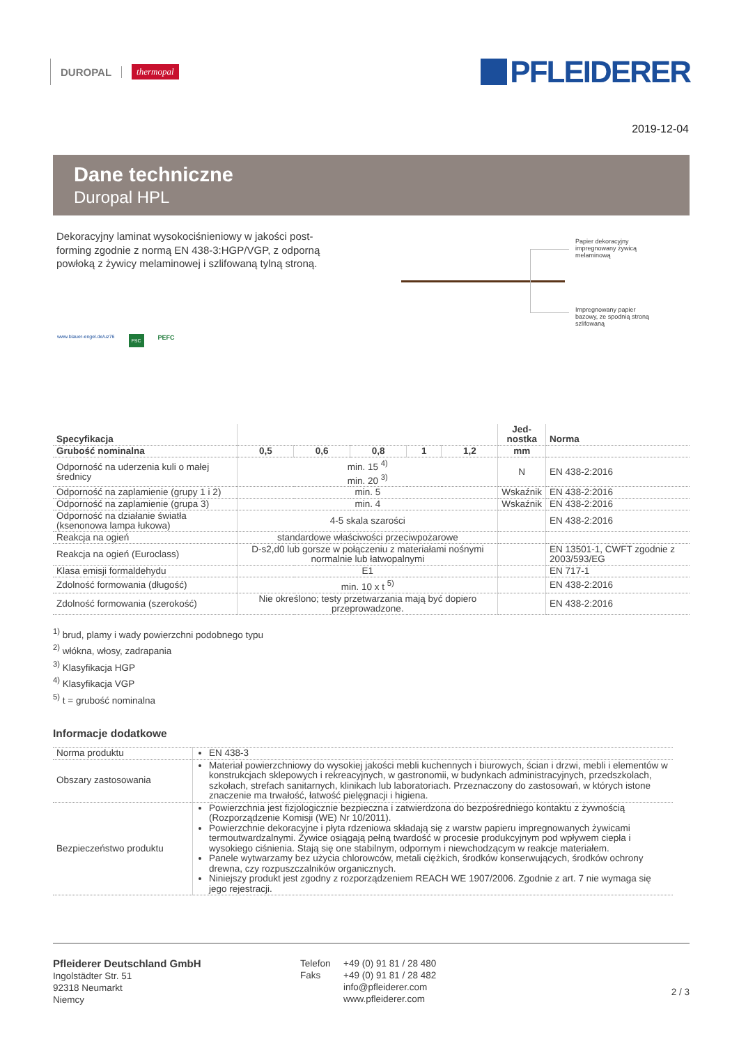DUROPAL thermopal
PFLEIDERER
2019-12-04
Dane techniczne
Duropal HPL
Dekoracyjny laminat wysokociśnieniowy w jakości post-forming zgodnie z normą EN 438-3:HGP/VGP, z odporną powłoką z żywicy melaminowej i szlifowaną tylną stroną.
Papier dekoracyjny impregnowany żywicą melaminową
Impregnowany papier bazowy, ze spodnią stroną szlifowaną
www.blauer-engel.de/uz76 FSC PEFC
| Specyfikacja | | | | | | Jed- nostka | Norma |
| --- | --- | --- | --- | --- | --- | --- | --- |
| Grubość nominalna | 0,5 | 0,6 | 0,8 | 1 | 1,2 | mm | |
| Odporność na uderzenia kuli o małej średnicy | min. 15 <sup>4)</sup> min. 20 <sup>3)</sup> | | | | | N | EN 438-2:2016 |
| Odporność na zaplamienie (grupy 1 i 2) | min. 5 | | | | | Wskaźnik | EN 438-2:2016 |
| Odporność na zaplamienie (grupa 3) | min. 4 | | | | | Wskaźnik | EN 438-2:2016 |
| Odporność na działanie światła (ksenonowa lampa łukowa) | 4-5 skala szarości | | | | | | EN 438-2:2016 |
| Reakcja na ogień | standardowe właściwości przeciwpożarowe | | | | | | |
| Reakcja na ogień (Euroclass) | D-s2,d0 lub gorsze w połączeniu z materiałami nośnymi normalnie lub łatwopalnymi | | | | | | EN 13501-1, CWFT zgodnie z 2003/593/EG |
| Klasa emisji formaldehydu | E1 | | | | | | EN 717-1 |
| Zdolność formowania (długość) | min. 10 x t <sup>5)</sup> | | | | | | EN 438-2:2016 |
| Zdolność formowania (szerokość) | Nie określono; testy przetwarzania mają być dopiero przeprowadzone. | | | | | | EN 438-2:2016 |
<sup>1)</sup> brud, plamy i wady powierzchni podobnego typu
<sup>2)</sup> włókna, włosy, zadrapania
<sup>3)</sup> Klasyfikacja HGP
<sup>4)</sup> Klasyfikacja VGP
<sup>5)</sup> t = grubość nominalna
Informacje dodatkowe
| Norma produktu | EN 438-3 |
| Obszary zastosowania | Materiał powierzchniowy do wysokiej jakości mebli kuchennych i biurowych, ścian i drzwi, mebli i elementów w konstrukcjach sklepowych i rekreacyjnych, w gastronomii, w budynkach administracyjnych, przedszkolach, szkołach, strefach sanitarnych, klinikach lub laboratoriach. Przeznaczony do zastosowań, w których istone znaczenie ma trwałość, łatwość pielęgnacji i higiena. |
| Bezpieczeństwo produktu | Powierzchnia jest fizjologicznie bezpieczna i zatwierdzona do bezpośredniego kontaktu z żywnością (Rozporządzenie Komisji (WE) Nr 10/2011). Powierzchnie dekoracyjne i płyta rdzeniowa składają się z warstw papieru impregnowanych żywicami termoutwardzalnymi. Żywice osiągają pełną twardość w procesie produkcyjnym pod wpływem ciepła i wysokiego ciśnienia. Stają się one stabilnym, odpornym i niewchodzącym w reakcje materiałem. Panele wytwarzamy bez użycia chlorowców, metali ciężkich, środków konserwujących, środków ochrony drewna, czy rozpuszczalników organicznych. Niniejszy produkt jest zgodny z rozporządzeniem REACH WE 1907/2006. Zgodnie z art. 7 nie wymaga się jego rejestracji. |
Pfleiderer Deutschland GmbH
Ingolstädter Str. 51
92318 Neumarkt
Niemcy
Telefon
Faks
+49 (0) 91 81 / 28 480
+49 (0) 91 81 / 28 482
info@pfleiderer.com
www.pfleiderer.com
2 / 3